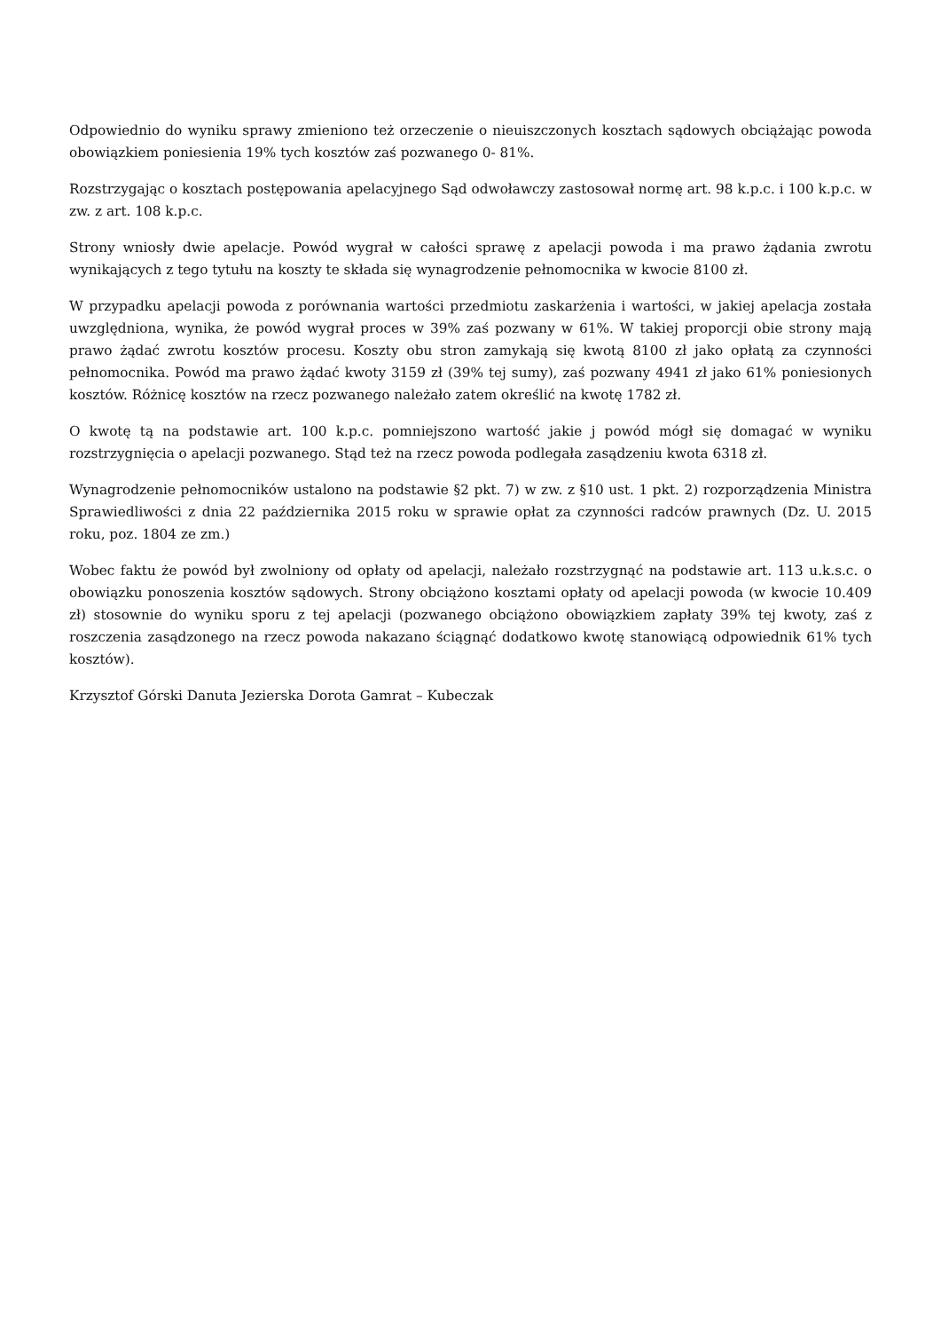Odpowiednio do wyniku sprawy zmieniono też orzeczenie o nieuiszczonych kosztach sądowych obciążając powoda obowiązkiem poniesienia 19% tych kosztów zaś pozwanego 0- 81%.
Rozstrzygając o kosztach postępowania apelacyjnego Sąd odwoławczy zastosował normę art. 98 k.p.c. i 100 k.p.c. w zw. z art. 108 k.p.c.
Strony wniosły dwie apelacje. Powód wygrał w całości sprawę z apelacji powoda i ma prawo żądania zwrotu wynikających z tego tytułu na koszty te składa się wynagrodzenie pełnomocnika w kwocie 8100 zł.
W przypadku apelacji powoda z porównania wartości przedmiotu zaskarżenia i wartości, w jakiej apelacja została uwzględniona, wynika, że powód wygrał proces w 39% zaś pozwany w 61%. W takiej proporcji obie strony mają prawo żądać zwrotu kosztów procesu. Koszty obu stron zamykają się kwotą 8100 zł jako opłatą za czynności pełnomocnika. Powód ma prawo żądać kwoty 3159 zł (39% tej sumy), zaś pozwany 4941 zł jako 61% poniesionych kosztów. Różnicę kosztów na rzecz pozwanego należało zatem określić na kwotę 1782 zł.
O kwotę tą na podstawie art. 100 k.p.c. pomniejszono wartość jakie j powód mógł się domagać w wyniku rozstrzygnięcia o apelacji pozwanego. Stąd też na rzecz powoda podlegała zasądzeniu kwota 6318 zł.
Wynagrodzenie pełnomocników ustalono na podstawie §2 pkt. 7) w zw. z §10 ust. 1 pkt. 2) rozporządzenia Ministra Sprawiedliwości z dnia 22 października 2015 roku w sprawie opłat za czynności radców prawnych (Dz. U. 2015 roku, poz. 1804 ze zm.)
Wobec faktu że powód był zwolniony od opłaty od apelacji, należało rozstrzygnąć na podstawie art. 113 u.k.s.c. o obowiązku ponoszenia kosztów sądowych. Strony obciążono kosztami opłaty od apelacji powoda (w kwocie 10.409 zł) stosownie do wyniku sporu z tej apelacji (pozwanego obciążono obowiązkiem zapłaty 39% tej kwoty, zaś z roszczenia zasądzonego na rzecz powoda nakazano ściągnąć dodatkowo kwotę stanowiącą odpowiednik 61% tych kosztów).
Krzysztof Górski Danuta Jezierska Dorota Gamrat – Kubeczak